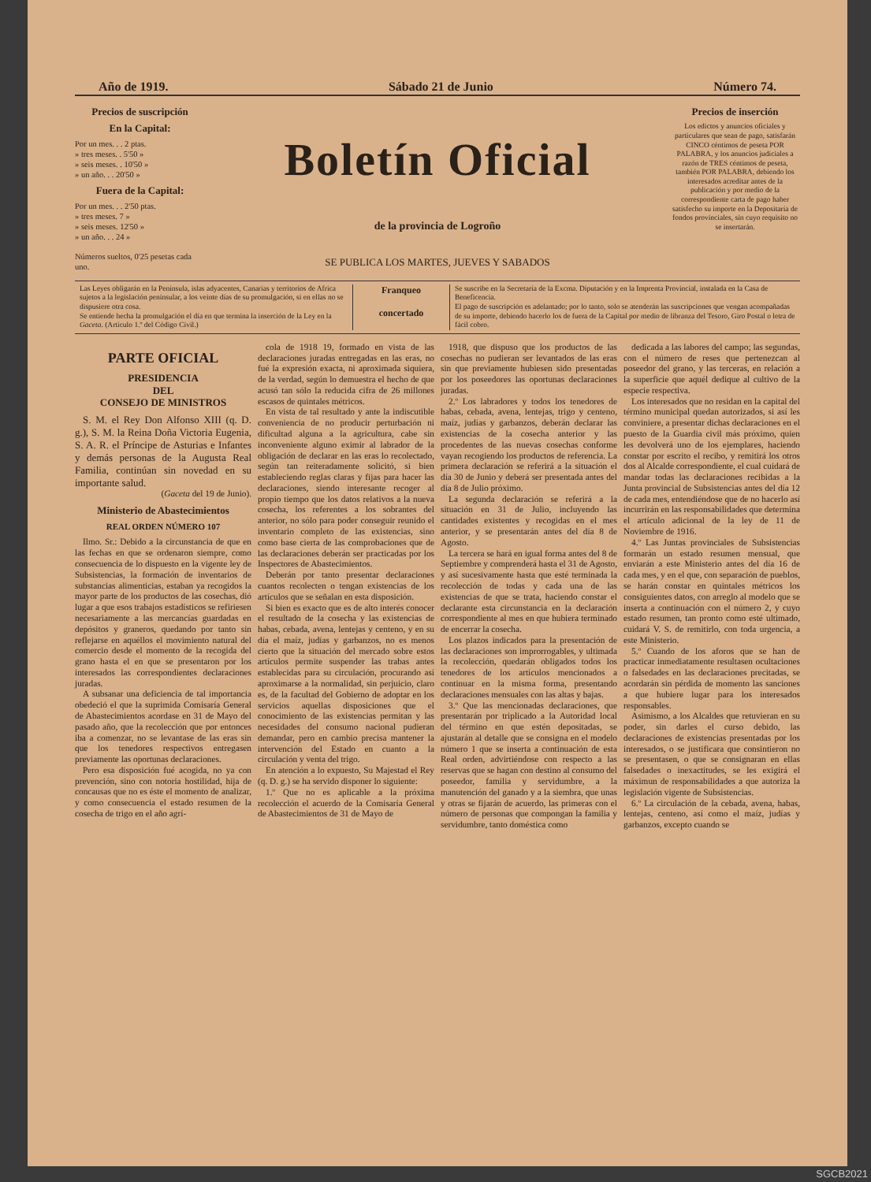Año de 1919. Sábado 21 de Junio Número 74.
Precios de suscripción
En la Capital:
Por un mes. . . 2 ptas.
» tres meses. . 5'50 »
» seis meses. . 10'50 »
» un año. . . 20'50 »
Fuera de la Capital:
Por un mes. . . 2'50 ptas.
» tres meses. 7 »
» seis meses. 12'50 »
» un año. . . 24 »
Números sueltos, 0'25 pesetas cada uno.
Boletín Oficial
de la provincia de Logroño
SE PUBLICA LOS MARTES, JUEVES Y SABADOS
Precios de inserción
Los edictos y anuncios oficiales y particulares que sean de pago, satisfarán CINCO céntimos de peseta POR PALABRA, y los anuncios judiciales a razón de TRES céntimos de peseta, también POR PALABRA, debiendo los interesados acreditar antes de la publicación y por medio de la correspondiente carta de pago haber satisfecho su importe en la Depositaría de fondos provinciales, sin cuyo requisito no se insertarán.
Las Leyes obligarán en la Península, islas adyacentes, Canarias y territorios de Africa sujetos a la legislación peninsular, a los veinte días de su promulgación, si en ellas no se dispusiere otra cosa.
Se entiende hecha la promulgación el día en que termina la inserción de la Ley en la Gaceta. (Artículo 1.º del Código Civil.)
Franqueo
concertado
Se suscribe en la Secretaría de la Excma. Diputación y en la Imprenta Provincial, instalada en la Casa de Beneficencia.
El pago de suscripción es adelantado; por lo tanto, solo se atenderán las suscripciones que vengan acompañadas de su importe, debiendo hacerlo los de fuera de la Capital por medio de libranza del Tesoro, Giro Postal o letra de fácil cobro.
PARTE OFICIAL
PRESIDENCIA
DEL
CONSEJO DE MINISTROS
S. M. el Rey Don Alfonso XIII (q. D. g.), S. M. la Reina Doña Victoria Eugenia, S. A. R. el Príncipe de Asturias e Infantes y demás personas de la Augusta Real Familia, continúan sin novedad en su importante salud.
(Gaceta del 19 de Junio).
Ministerio de Abastecimientos
REAL ORDEN NÚMERO 107
Ilmo. Sr.: Debido a la circunstancia de que en las fechas en que se ordenaron siempre, como consecuencia de lo dispuesto en la vigente ley de Subsistencias, la formación de inventarios de substancias alimenticias, estaban ya recogidos la mayor parte de los productos de las cosechas, dió lugar a que esos trabajos estadísticos se refiriesen necesariamente a las mercancías guardadas en depósitos y graneros, quedando por tanto sin reflejarse en aquéllos el movimiento natural del comercio desde el momento de la recogida del grano hasta el en que se presentaron por los interesados las correspondientes declaraciones juradas.
A subsanar una deficiencia de tal importancia obedeció el que la suprimida Comisaría General de Abastecimientos acordase en 31 de Mayo del pasado año, que la recolección que por entonces iba a comenzar, no se levantase de las eras sin que los tenedores respectivos entregasen previamente las oportunas declaraciones.
Pero esa disposición fué acogida, no ya con prevención, sino con notoria hostilidad, hija de concausas que no es éste el momento de analizar, y como consecuencia el estado resumen de la cosecha de trigo en el año agrí-
cola de 1918 19, formado en vista de las declaraciones juradas entregadas en las eras, no fué la expresión exacta, ni aproximada siquiera, de la verdad, según lo demuestra el hecho de que acusó tan sólo la reducida cifra de 26 millones escasos de quintales métricos.
En vista de tal resultado y ante la indiscutible conveniencia de no producir perturbación ni dificultad alguna a la agricultura, cabe sin inconveniente alguno eximir al labrador de la obligación de declarar en las eras lo recolectado, según tan reiteradamente solicitó, si bien estableciendo reglas claras y fijas para hacer las declaraciones, siendo interesante recoger al propio tiempo que los datos relativos a la nueva cosecha, los referentes a los sobrantes del anterior, no sólo para poder conseguir reunido el inventario completo de las existencias, sino como base cierta de las comprobaciones que de las declaraciones deberán ser practicadas por los Inspectores de Abastecimientos.
Deberán por tanto presentar declaraciones cuantos recolecten o tengan existencias de los artículos que se señalan en esta disposición.
Si bien es exacto que es de alto interés conocer el resultado de la cosecha y las existencias de habas, cebada, avena, lentejas y centeno, y en su día el maíz, judías y garbanzos, no es menos cierto que la situación del mercado sobre estos artículos permite suspender las trabas antes establecidas para su circulación, procurando así aproximarse a la normalidad, sin perjuicio, claro es, de la facultad del Gobierno de adoptar en los servicios aquellas disposiciones que el conocimiento de las existencias permitan y las necesidades del consumo nacional pudieran demandar, pero en cambio precisa mantener la intervención del Estado en cuanto a la circulación y venta del trigo.
En atención a lo expuesto, Su Majestad el Rey (q. D. g.) se ha servido disponer lo siguiente:
1.º Que no es aplicable a la próxima recolección el acuerdo de la Comisaría General de Abastecimientos de 31 de Mayo de
1918, que dispuso que los productos de las cosechas no pudieran ser levantados de las eras sin que previamente hubiesen sido presentadas por los poseedores las oportunas declaraciones juradas.
2.º Los labradores y todos los tenedores de habas, cebada, avena, lentejas, trigo y centeno, maíz, judías y garbanzos, deberán declarar las existencias de la cosecha anterior y las procedentes de las nuevas cosechas conforme vayan recogiendo los productos de referencia. La primera declaración se referirá a la situación el día 30 de Junio y deberá ser presentada antes del día 8 de Julio próximo.
La segunda declaración se referirá a la situación en 31 de Julio, incluyendo las cantidades existentes y recogidas en el mes anterior, y se presentarán antes del día 8 de Agosto.
La tercera se hará en igual forma antes del 8 de Septiembre y comprenderá hasta el 31 de Agosto, y así sucesivamente hasta que esté terminada la recolección de todas y cada una de las existencias de que se trata, haciendo constar el declarante esta circunstancia en la declaración correspondiente al mes en que hubiera terminado de encerrar la cosecha.
Los plazos indicados para la presentación de las declaraciones son improrrogables, y ultimada la recolección, quedarán obligados todos los tenedores de los artículos mencionados a continuar en la misma forma, presentando declaraciones mensuales con las altas y bajas.
3.º Que las mencionadas declaraciones, que presentarán por triplicado a la Autoridad local del término en que estén depositadas, se ajustarán al detalle que se consigna en el modelo número 1 que se inserta a continuación de esta Real orden, advirtiéndose con respecto a las reservas que se hagan con destino al consumo del poseedor, familia y servidumbre, a la manutención del ganado y a la siembra, que unas y otras se fijarán de acuerdo, las primeras con el número de personas que compongan la familia y servidumbre, tanto doméstica como
dedicada a las labores del campo; las segundas, con el número de reses que pertenezcan al poseedor del grano, y las terceras, en relación a la superficie que aquél dedique al cultivo de la especie respectiva.
Los interesados que no residan en la capital del término municipal quedan autorizados, si así les conviniere, a presentar dichas declaraciones en el puesto de la Guardia civil más próximo, quien les devolverá uno de los ejemplares, haciendo constar por escrito el recibo, y remitirá los otros dos al Alcalde correspondiente, el cual cuidará de mandar todas las declaraciones recibidas a la Junta provincial de Subsistencias antes del día 12 de cada mes, entendiéndose que de no hacerlo así incurrirán en las responsabilidades que determina el artículo adicional de la ley de 11 de Noviembre de 1916.
4.º Las Juntas provinciales de Subsistencias formarán un estado resumen mensual, que enviarán a este Ministerio antes del día 16 de cada mes, y en el que, con separación de pueblos, se harán constar en quintales métricos los consiguientes datos, con arreglo al modelo que se inserta a continuación con el número 2, y cuyo estado resumen, tan pronto como esté ultimado, cuidará V. S. de remitirlo, con toda urgencia, a este Ministerio.
5.º Cuando de los aforos que se han de practicar inmediatamente resultasen ocultaciones o falsedades en las declaraciones precitadas, se acordarán sin pérdida de momento las sanciones a que hubiere lugar para los interesados responsables.
Asimismo, a los Alcaldes que retuvieran en su poder, sin darles el curso debido, las declaraciones de existencias presentadas por los interesados, o se justificara que consintieron no se presentasen, o que se consignaran en ellas falsedades o inexactitudes, se les exigirá el máximun de responsabilidades a que autoriza la legislación vigente de Subsistencias.
6.º La circulación de la cebada, avena, habas, lentejas, centeno, así como el maíz, judías y garbanzos, excepto cuando se
SGCB2021